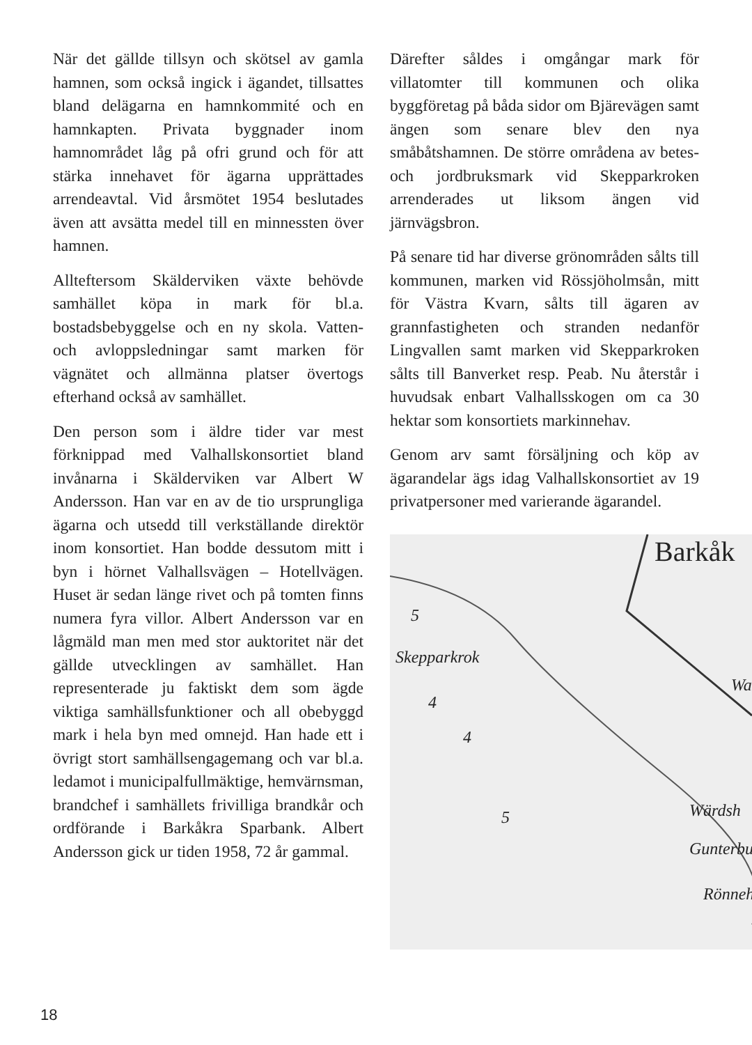När det gällde tillsyn och skötsel av gamla hamnen, som också ingick i ägandet, tillsattes bland delägarna en hamnkommité och en hamnkapten. Privata byggnader inom hamnområdet låg på ofri grund och för att stärka innehavet för ägarna upprättades arrendeavtal. Vid årsmötet 1954 beslutades även att avsätta medel till en minnessten över hamnen.
Allteftersom Skälderviken växte behövde samhället köpa in mark för bl.a. bostadsbebyggelse och en ny skola. Vatten- och avloppsledningar samt marken för vägnätet och allmänna platser övertogs efterhand också av samhället.
Den person som i äldre tider var mest förknippad med Valhallskonsortiet bland invånarna i Skälderviken var Albert W Andersson. Han var en av de tio ursprungliga ägarna och utsedd till verkställande direktör inom konsortiet. Han bodde dessutom mitt i byn i hörnet Valhallsvägen – Hotellvägen. Huset är sedan länge rivet och på tomten finns numera fyra villor. Albert Andersson var en lågmäld man men med stor auktoritet när det gällde utvecklingen av samhället. Han representerade ju faktiskt dem som ägde viktiga samhällsfunktioner och all obebyggd mark i hela byn med omnejd. Han hade ett i övrigt stort samhällsengagemang och var bl.a. ledamot i municipalfullmäktige, hemvärnsman, brandchef i samhällets frivilliga brandkår och ordförande i Barkåkra Sparbank. Albert Andersson gick ur tiden 1958, 72 år gammal.
Därefter såldes i omgångar mark för villatomter till kommunen och olika byggföretag på båda sidor om Bjärevägen samt ängen som senare blev den nya småbåtshamnen. De större områdena av betes- och jordbruksmark vid Skepparkroken arrenderades ut liksom ängen vid järnvägsbron.
På senare tid har diverse grönområden sålts till kommunen, marken vid Rössjöholmsån, mitt för Västra Kvarn, sålts till ägaren av grannfastigheten och stranden nedanför Lingvallen samt marken vid Skepparkroken sålts till Banverket resp. Peab. Nu återstår i huvudsak enbart Valhallsskogen om ca 30 hektar som konsortiets markinnehav.
Genom arv samt försäljning och köp av ägarandelar ägs idag Valhallskonsortiet av 19 privatpersoner med varierande ägarandel.
Barkåk
Skepparkrok
5
4
4
5
Wa
Wärdsh
Gunterbu
Rönneh
18